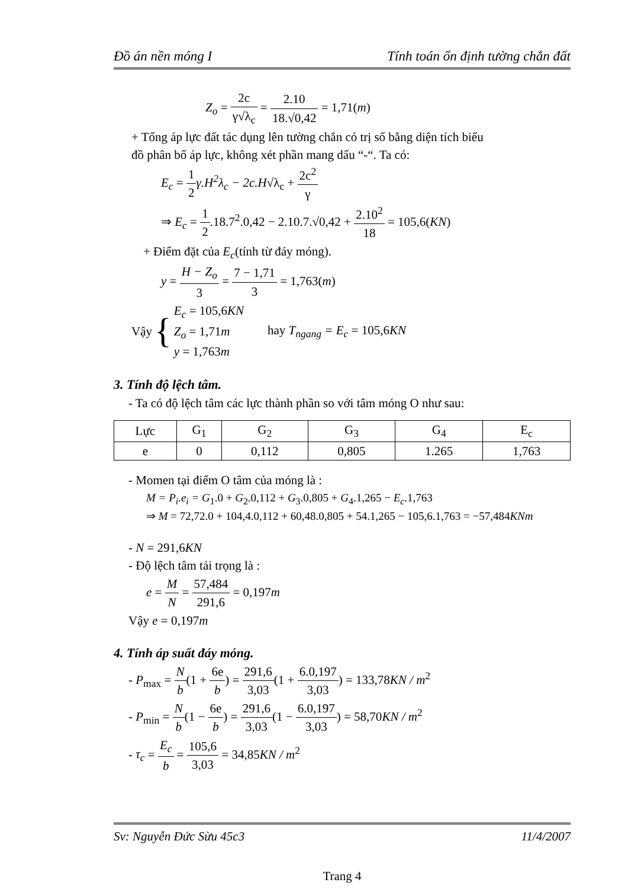Đồ án nền móng I Tính toán ổn định tường chắn đất
Z<sub>o</sub> = 2c γ√λ<sub>c</sub> = 2.10 18.√0,42 = 1,71(m)
+ Tổng áp lực đất tác dụng lên tường chắn có trị số bằng diện tích biểu
đồ phân bố áp lực, không xét phần mang dấu “-“. Ta có:
E<sub>c</sub> = 1 2 γ.H<sup>2</sup>λ<sub>c</sub> − 2c.H√λ<sub>c</sub> + 2c<sup>2</sup> γ
⇒ E<sub>c</sub> = 1 2.18.7<sup>2</sup>.0,42 − 2.10.7.√0,42 + 2.10<sup>2</sup> 18 = 105,6(KN)
+ Điểm đặt của E<sub>c</sub>(tính từ đáy móng).
y = H − Z<sub>o</sub> 3 = 7 − 1,71 3 = 1,763(m)
Vậy { E<sub>c</sub> = 105,6KN
Z<sub>o</sub> = 1,71m
y = 1,763m hay T<sub>ngang</sub> = E<sub>c</sub> = 105,6KN
3. Tính độ lệch tâm.
- Ta có độ lệch tâm các lực thành phần so với tâm móng O như sau:
| Lực | G<sub>1</sub> | G<sub>2</sub> | G<sub>3</sub> | G<sub>4</sub> | E<sub>c</sub> |
| e | 0 | 0,112 | 0,805 | 1.265 | 1,763 |
- Momen tại điểm O tâm của móng là :
M = P<sub>i</sub>.e<sub>i</sub> = G<sub>1</sub>.0 + G<sub>2</sub>.0,112 + G<sub>3</sub>.0,805 + G<sub>4</sub>.1,265 − E<sub>c</sub>.1,763
⇒ M = 72,72.0 + 104,4.0,112 + 60,48.0,805 + 54.1,265 − 105,6.1,763 = −57,484KNm
- N = 291,6KN
- Độ lệch tâm tải trọng là :
e = M N = 57,484 291,6 = 0,197m
Vậy e = 0,197m
4. Tính áp suất đáy móng.
- P<sub>max</sub> = N b(1 + 6e b) = 291,6 3,03(1 + 6.0,197 3,03) = 133,78KN / m<sup>2</sup>
- P<sub>min</sub> = N b(1 − 6e b) = 291,6 3,03(1 − 6.0,197 3,03) = 58,70KN / m<sup>2</sup>
- τ<sub>c</sub> = E<sub>c</sub> b = 105,6 3,03 = 34,85KN / m<sup>2</sup>
Sv: Nguyễn Đức Sừu 45c3 11/4/2007
Trang 4